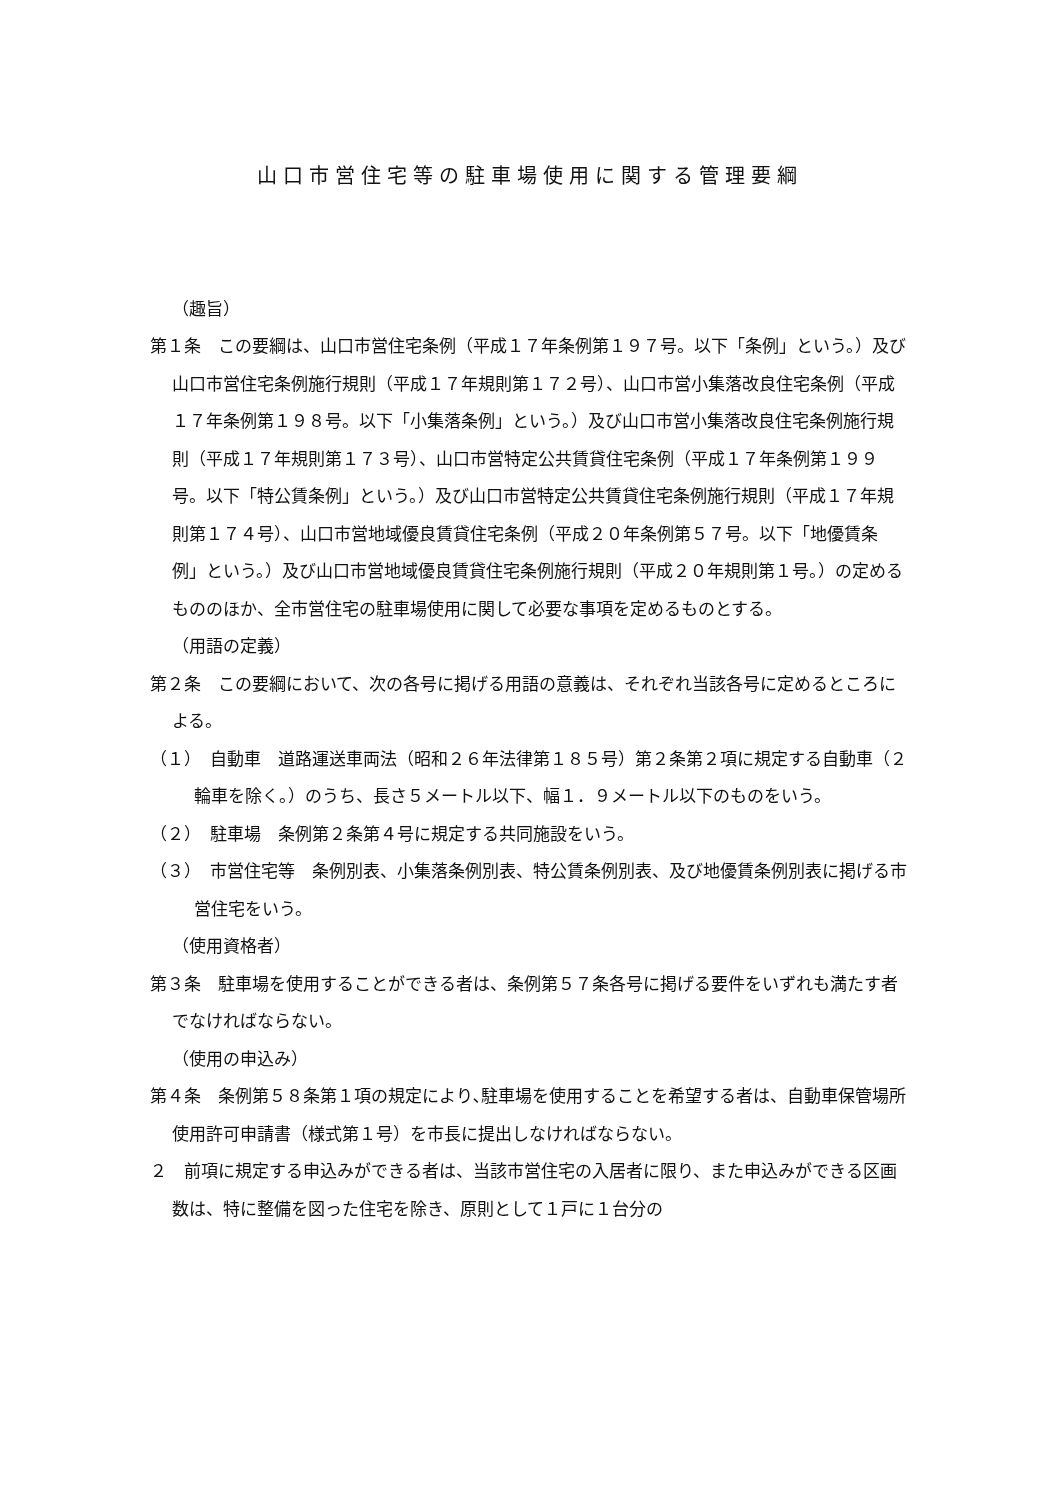山口市営住宅等の駐車場使用に関する管理要綱
（趣旨）
第１条　この要綱は、山口市営住宅条例（平成１７年条例第１９７号。以下「条例」という。）及び山口市営住宅条例施行規則（平成１７年規則第１７２号）、山口市営小集落改良住宅条例（平成１７年条例第１９８号。以下「小集落条例」という。）及び山口市営小集落改良住宅条例施行規則（平成１７年規則第１７３号）、山口市営特定公共賃貸住宅条例（平成１７年条例第１９９号。以下「特公賃条例」という。）及び山口市営特定公共賃貸住宅条例施行規則（平成１７年規則第１７４号）、山口市営地域優良賃貸住宅条例（平成２０年条例第５７号。以下「地優賃条例」という。）及び山口市営地域優良賃貸住宅条例施行規則（平成２０年規則第１号。）の定めるもののほか、全市営住宅の駐車場使用に関して必要な事項を定めるものとする。
（用語の定義）
第２条　この要綱において、次の各号に掲げる用語の意義は、それぞれ当該各号に定めるところによる。
（１）　自動車　道路運送車両法（昭和２６年法律第１８５号）第２条第２項に規定する自動車（２輪車を除く。）のうち、長さ５メートル以下、幅１．９メートル以下のものをいう。
（２）　駐車場　条例第２条第４号に規定する共同施設をいう。
（３）　市営住宅等　条例別表、小集落条例別表、特公賃条例別表、及び地優賃条例別表に掲げる市営住宅をいう。
（使用資格者）
第３条　駐車場を使用することができる者は、条例第５７条各号に掲げる要件をいずれも満たす者でなければならない。
（使用の申込み）
第４条　条例第５８条第１項の規定により､駐車場を使用することを希望する者は、自動車保管場所使用許可申請書（様式第１号）を市長に提出しなければならない。
２　前項に規定する申込みができる者は、当該市営住宅の入居者に限り、また申込みができる区画数は、特に整備を図った住宅を除き、原則として１戸に１台分の